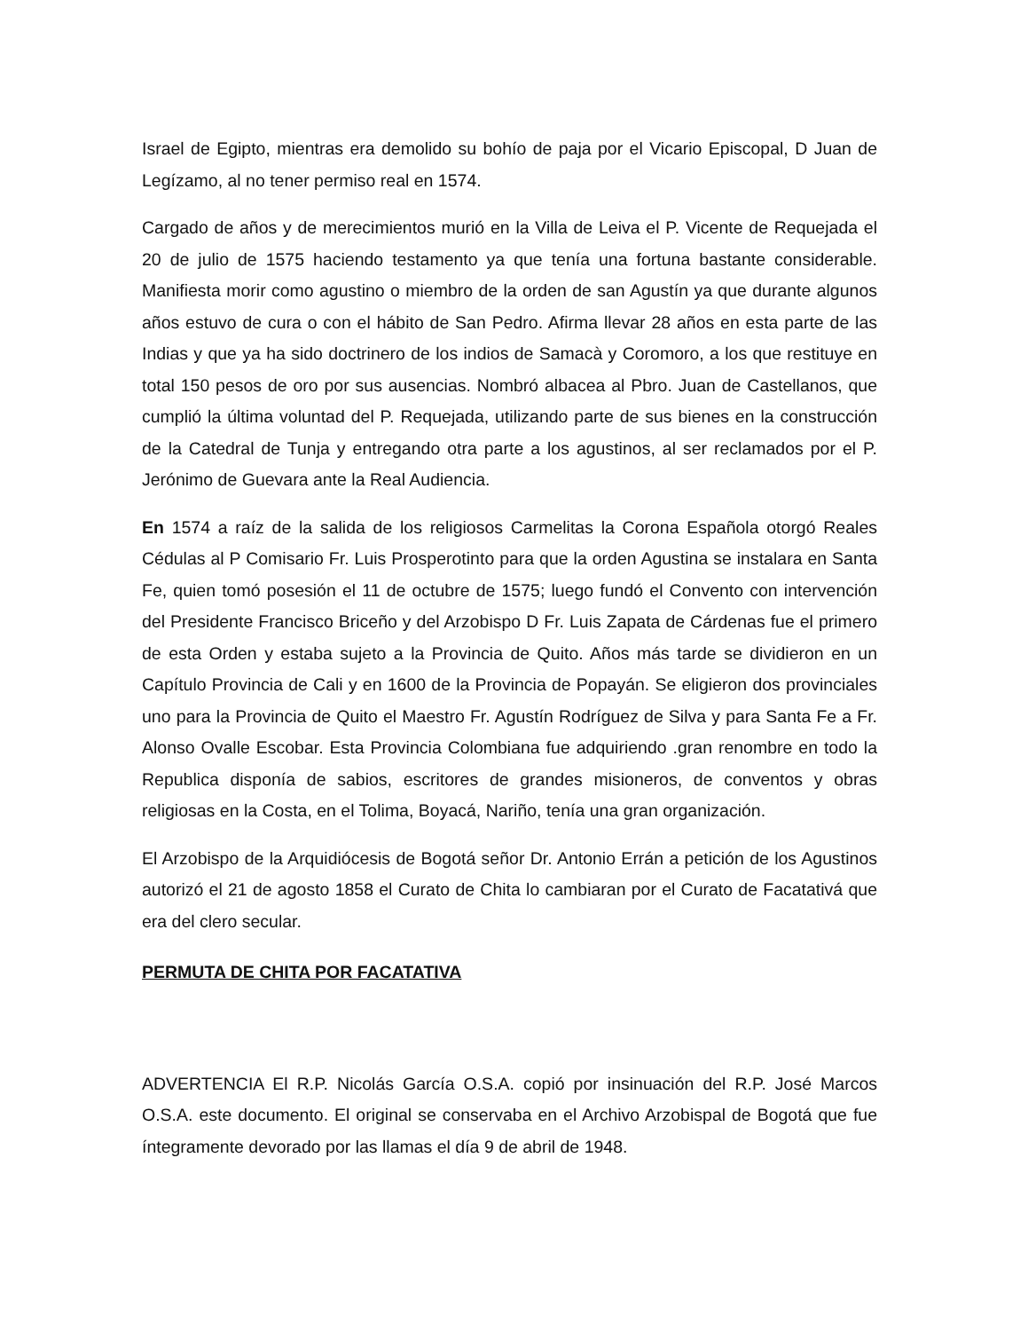Israel de Egipto, mientras era demolido su bohío de paja por el Vicario Episcopal, D Juan de Legízamo, al no tener permiso real en 1574.
Cargado de años y de merecimientos murió en la Villa de Leiva el P. Vicente de Requejada el 20 de julio de 1575 haciendo testamento ya que tenía una fortuna bastante considerable. Manifiesta morir como agustino o miembro de la orden de san Agustín ya que durante algunos años estuvo de cura o con el hábito de San Pedro. Afirma llevar 28 años en esta parte de las Indias y que ya ha sido doctrinero de los indios de Samacà y Coromoro, a los que restituye en total 150 pesos de oro por sus ausencias. Nombró albacea al Pbro. Juan de Castellanos, que cumplió la última voluntad del P. Requejada, utilizando parte de sus bienes en la construcción de la Catedral de Tunja y entregando otra parte a los agustinos, al ser reclamados por el P. Jerónimo de Guevara ante la Real Audiencia.
En 1574 a raíz de la salida de los religiosos Carmelitas la Corona Española otorgó Reales Cédulas al P Comisario Fr. Luis Prosperotinto para que la orden Agustina se instalara en Santa Fe, quien tomó posesión el 11 de octubre de 1575; luego fundó el Convento con intervención del Presidente Francisco Briceño y del Arzobispo D Fr. Luis Zapata de Cárdenas fue el primero de esta Orden y estaba sujeto a la Provincia de Quito. Años más tarde se dividieron en un Capítulo Provincia de Cali y en 1600 de la Provincia de Popayán. Se eligieron dos provinciales uno para la Provincia de Quito el Maestro Fr. Agustín Rodríguez de Silva y para Santa Fe a Fr. Alonso Ovalle Escobar. Esta Provincia Colombiana fue adquiriendo .gran renombre en todo la Republica disponía de sabios, escritores de grandes misioneros, de conventos y obras religiosas en la Costa, en el Tolima, Boyacá, Nariño, tenía una gran organización.
El Arzobispo de la Arquidiócesis de Bogotá señor Dr. Antonio Errán a petición de los Agustinos autorizó el 21 de agosto 1858 el Curato de Chita lo cambiaran por el Curato de Facatativá que era del clero secular.
PERMUTA DE CHITA POR FACATATIVA
ADVERTENCIA El R.P. Nicolás García O.S.A. copió por insinuación del R.P. José Marcos O.S.A. este documento. El original se conservaba en el Archivo Arzobispal de Bogotá que fue íntegramente devorado por las llamas el día 9 de abril de 1948.